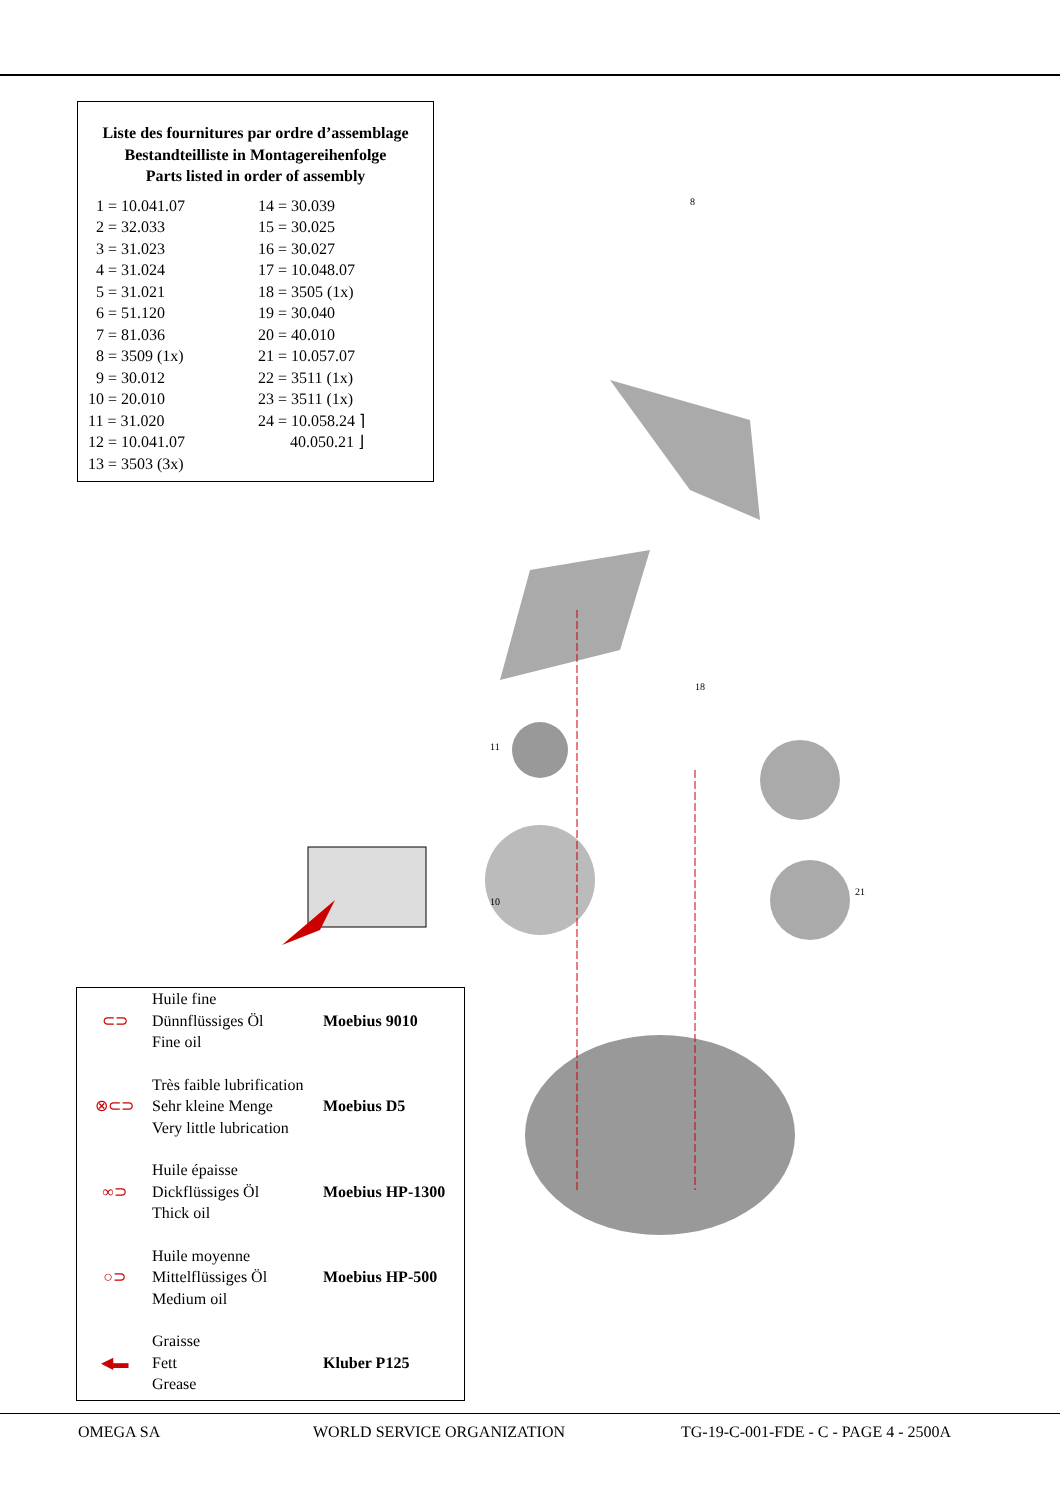Liste des fournitures par ordre d’assemblage
Bestandteilliste in Montagereihenfolge
Parts listed in order of assembly
| 1 = 10.041.07 | 14 = 30.039 |
| 2 = 32.033 | 15 = 30.025 |
| 3 = 31.023 | 16 = 30.027 |
| 4 = 31.024 | 17 = 10.048.07 |
| 5 = 31.021 | 18 = 3505 (1x) |
| 6 = 51.120 | 19 = 30.040 |
| 7 = 81.036 | 20 = 40.010 |
| 8 = 3509 (1x) | 21 = 10.057.07 |
| 9 = 30.012 | 22 = 3511 (1x) |
| 10 = 20.010 | 23 = 3511 (1x) |
| 11 = 31.020 | 24 = 10.058.24 ⌉ |
| 12 = 10.041.07 | 40.050.21 ⌋ |
| 13 = 3503 (3x) | |
8
18
11
10
21
| ⊂⊃ | Huile fine Dünnflüssiges Öl Fine oil | Moebius 9010 |
| ⊗⊂⊃ | Très faible lubrification Sehr kleine Menge Very little lubrication | Moebius D5 |
| ∞⊃ | Huile épaisse Dickflüssiges Öl Thick oil | Moebius HP-1300 |
| ○⊃ | Huile moyenne Mittelflüssiges Öl Medium oil | Moebius HP-500 |
| ◀▬ | Graisse Fett Grease | Kluber P125 |
OMEGA SA WORLD SERVICE ORGANIZATION TG-19-C-001-FDE - C - PAGE 4 - 2500A